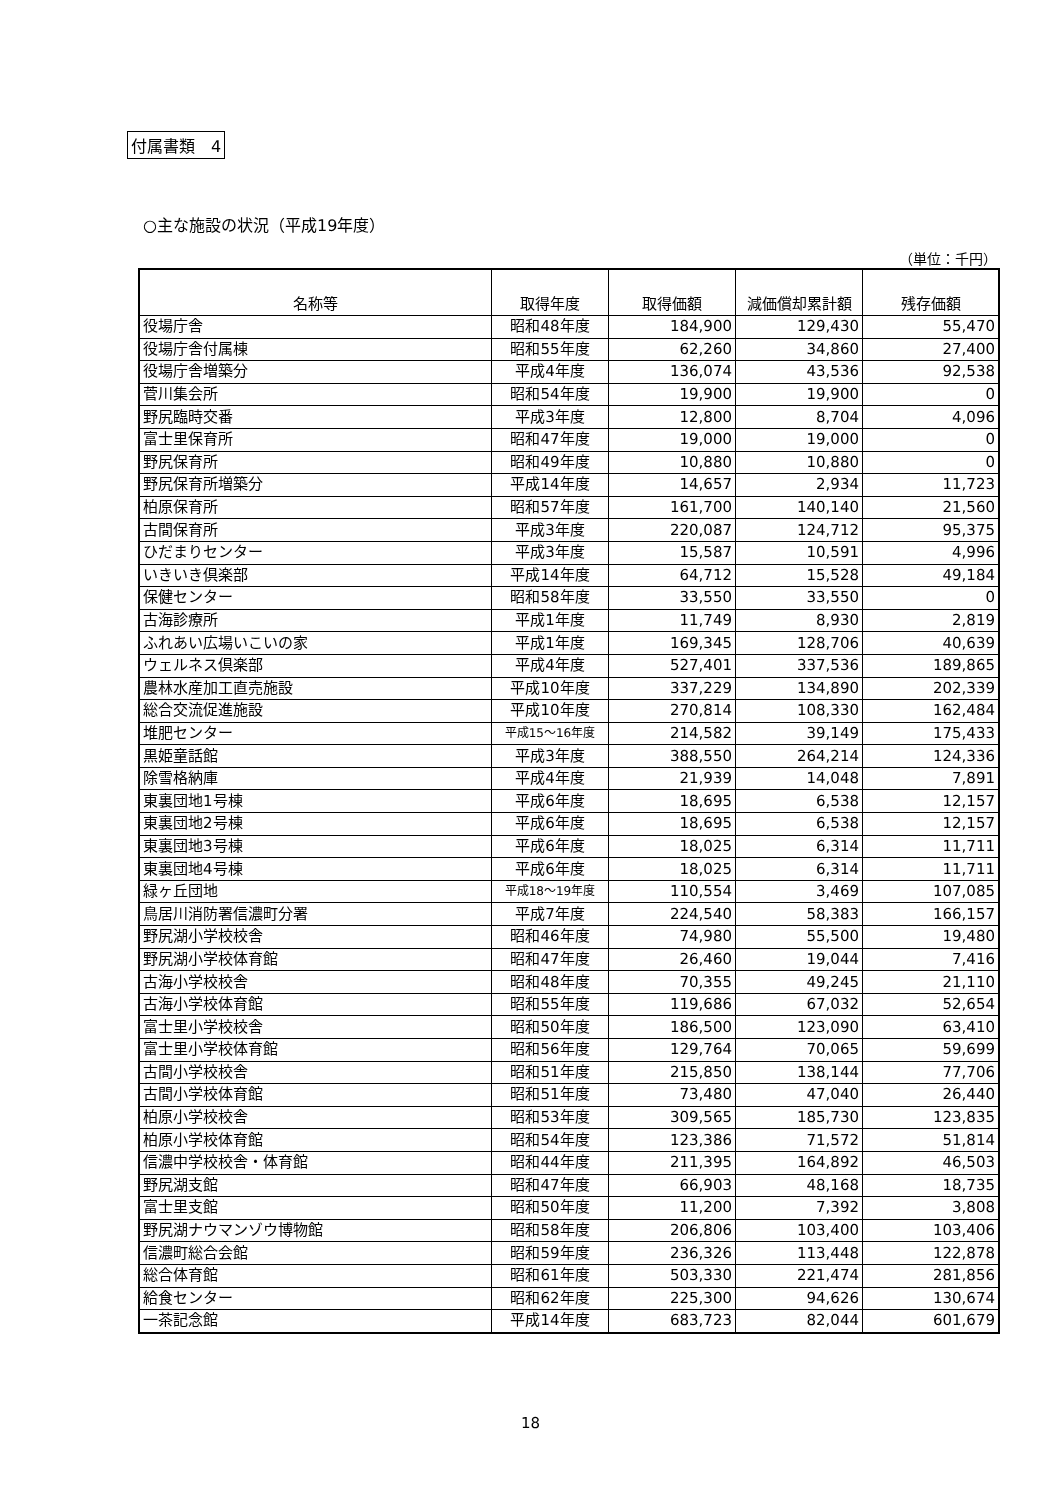付属書類　4
○主な施設の状況（平成19年度）
（単位：千円）
| 名称等 | 取得年度 | 取得価額 | 減価償却累計額 | 残存価額 |
| --- | --- | --- | --- | --- |
| 役場庁舎 | 昭和48年度 | 184,900 | 129,430 | 55,470 |
| 役場庁舎付属棟 | 昭和55年度 | 62,260 | 34,860 | 27,400 |
| 役場庁舎増築分 | 平成4年度 | 136,074 | 43,536 | 92,538 |
| 菅川集会所 | 昭和54年度 | 19,900 | 19,900 | 0 |
| 野尻臨時交番 | 平成3年度 | 12,800 | 8,704 | 4,096 |
| 富士里保育所 | 昭和47年度 | 19,000 | 19,000 | 0 |
| 野尻保育所 | 昭和49年度 | 10,880 | 10,880 | 0 |
| 野尻保育所増築分 | 平成14年度 | 14,657 | 2,934 | 11,723 |
| 柏原保育所 | 昭和57年度 | 161,700 | 140,140 | 21,560 |
| 古間保育所 | 平成3年度 | 220,087 | 124,712 | 95,375 |
| ひだまりセンター | 平成3年度 | 15,587 | 10,591 | 4,996 |
| いきいき倶楽部 | 平成14年度 | 64,712 | 15,528 | 49,184 |
| 保健センター | 昭和58年度 | 33,550 | 33,550 | 0 |
| 古海診療所 | 平成1年度 | 11,749 | 8,930 | 2,819 |
| ふれあい広場いこいの家 | 平成1年度 | 169,345 | 128,706 | 40,639 |
| ウェルネス倶楽部 | 平成4年度 | 527,401 | 337,536 | 189,865 |
| 農林水産加工直売施設 | 平成10年度 | 337,229 | 134,890 | 202,339 |
| 総合交流促進施設 | 平成10年度 | 270,814 | 108,330 | 162,484 |
| 堆肥センター | 平成15～16年度 | 214,582 | 39,149 | 175,433 |
| 黒姫童話館 | 平成3年度 | 388,550 | 264,214 | 124,336 |
| 除雪格納庫 | 平成4年度 | 21,939 | 14,048 | 7,891 |
| 東裏団地1号棟 | 平成6年度 | 18,695 | 6,538 | 12,157 |
| 東裏団地2号棟 | 平成6年度 | 18,695 | 6,538 | 12,157 |
| 東裏団地3号棟 | 平成6年度 | 18,025 | 6,314 | 11,711 |
| 東裏団地4号棟 | 平成6年度 | 18,025 | 6,314 | 11,711 |
| 緑ヶ丘団地 | 平成18～19年度 | 110,554 | 3,469 | 107,085 |
| 鳥居川消防署信濃町分署 | 平成7年度 | 224,540 | 58,383 | 166,157 |
| 野尻湖小学校校舎 | 昭和46年度 | 74,980 | 55,500 | 19,480 |
| 野尻湖小学校体育館 | 昭和47年度 | 26,460 | 19,044 | 7,416 |
| 古海小学校校舎 | 昭和48年度 | 70,355 | 49,245 | 21,110 |
| 古海小学校体育館 | 昭和55年度 | 119,686 | 67,032 | 52,654 |
| 富士里小学校校舎 | 昭和50年度 | 186,500 | 123,090 | 63,410 |
| 富士里小学校体育館 | 昭和56年度 | 129,764 | 70,065 | 59,699 |
| 古間小学校校舎 | 昭和51年度 | 215,850 | 138,144 | 77,706 |
| 古間小学校体育館 | 昭和51年度 | 73,480 | 47,040 | 26,440 |
| 柏原小学校校舎 | 昭和53年度 | 309,565 | 185,730 | 123,835 |
| 柏原小学校体育館 | 昭和54年度 | 123,386 | 71,572 | 51,814 |
| 信濃中学校校舎・体育館 | 昭和44年度 | 211,395 | 164,892 | 46,503 |
| 野尻湖支館 | 昭和47年度 | 66,903 | 48,168 | 18,735 |
| 富士里支館 | 昭和50年度 | 11,200 | 7,392 | 3,808 |
| 野尻湖ナウマンゾウ博物館 | 昭和58年度 | 206,806 | 103,400 | 103,406 |
| 信濃町総合会館 | 昭和59年度 | 236,326 | 113,448 | 122,878 |
| 総合体育館 | 昭和61年度 | 503,330 | 221,474 | 281,856 |
| 給食センター | 昭和62年度 | 225,300 | 94,626 | 130,674 |
| 一茶記念館 | 平成14年度 | 683,723 | 82,044 | 601,679 |
18